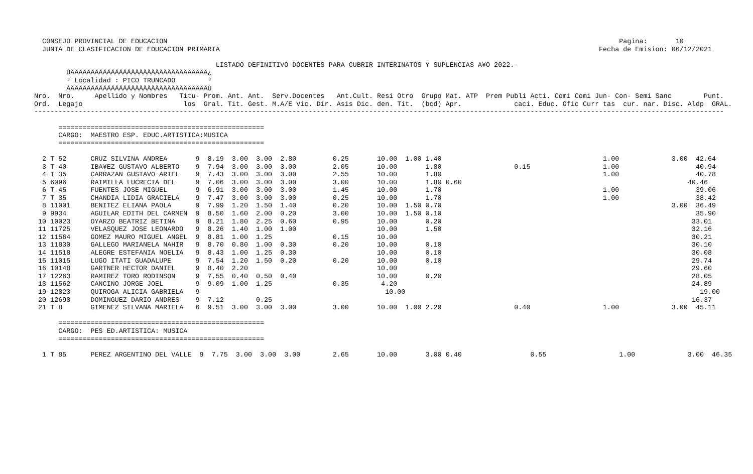CONSEJO PROVINCIAL DE EDUCACION                                                                                                                Pagina:       10
   JUNTA DE CLASIFICACION DE EDUCACION PRIMARIA                                                                                              Fecha de Emision: 06/12/2021

                                              LISTADO DEFINITIVO DOCENTES PARA CUBRIR INTERINATOS Y SUPLENCIAS A¥O 2022.-
         ÚÄÄÄÄÄÄÄÄÄÄÄÄÄÄÄÄÄÄÄÄÄÄÄÄÄÄÄÄÄÄÄÄÄÄ¿
         ³ Localidad : PICO TRUNCADO        ³
         ÀÄÄÄÄÄÄÄÄÄÄÄÄÄÄÄÄÄÄÄÄÄÄÄÄÄÄÄÄÄÄÄÄÄÄÙ
 Nro.  Nro.     Apellido y Nombres   Titu- Prom. Ant. Ant.  Serv.Docentes   Ant.Cult. Resi Otro  Grupo Mat. ATP  Prem Publi Acti. Comi Comi Jun- Con- Semi Sanc        Punt.
 Ord.  Legajo                         los  Gral. Tit. Gest. M.A/E Vic. Dir. Asis Dic. den. Tit.  (bcd) Apr.             caci. Educ. Ofic Curr tas  cur. nar. Disc. Aldp  GRAL.
 ---------------------------------------------------------------------------------------------------------------------------------------------------------------------------

       ===================================================
       CARGO:  MAESTRO ESP. EDUC.ARTISTICA:MUSICA
       ===================================================

   2 T 52      CRUZ SILVINA ANDREA       9  8.19  3.00  3.00  2.80         0.25       10.00  1.00 1.40                                        1.00             3.00  42.64
   3 T 40      IBA¥EZ GUSTAVO ALBERTO    9  7.94  3.00  3.00  3.00         2.05       10.00       1.80                  0.15                  1.00                   40.94
   4 T 35      CARRAZAN GUSTAVO ARIEL    9  7.43  3.00  3.00  3.00         2.55       10.00       1.80                                        1.00                   40.78
   5 6096      RAIMILLA LUCRECIA DEL     9  7.06  3.00  3.00  3.00         3.00       10.00       1.80 0.60                                                        40.46
   6 T 45      FUENTES JOSE MIGUEL       9  6.91  3.00  3.00  3.00         1.45       10.00       1.70                                        1.00                   39.06
   7 T 35      CHANDIA LIDIA GRACIELA    9  7.47  3.00  3.00  3.00         0.25       10.00       1.70                                        1.00                   38.42
   8 11001     BENITEZ ELIANA PAOLA      9  7.99  1.20  1.50  1.40         0.20       10.00  1.50 0.70                                                         3.00  36.49
   9 9934      AGUILAR EDITH DEL CARMEN  9  8.50  1.60  2.00  0.20         3.00       10.00  1.50 0.10                                                               35.90
  10 10023     OYARZO BEATRIZ BETINA     9  8.21  1.80  2.25  0.60         0.95       10.00       0.20                                                              33.01
  11 11725     VELASQUEZ JOSE LEONARDO   9  8.26  1.40  1.00  1.00                    10.00       1.50                                                              32.16
  12 11564     GOMEZ MAURO MIGUEL ANGEL  9  8.81  1.00  1.25               0.15       10.00                                                                         30.21
  13 11830     GALLEGO MARIANELA NAHIR   9  8.70  0.80  1.00  0.30         0.20       10.00       0.10                                                              30.10
  14 11518     ALEGRE ESTEFANIA NOELIA   9  8.43  1.00  1.25  0.30                    10.00       0.10                                                              30.08
  15 11015     LUGO ITATI GUADALUPE      9  7.54  1.20  1.50  0.20         0.20       10.00       0.10                                                              29.74
  16 10148     GARTNER HECTOR DANIEL     9  8.40  2.20                                10.00                                                                         29.60
  17 12263     RAMIREZ TORO RODINSON     9  7.55  0.40  0.50  0.40                    10.00       0.20                                                              28.05
  18 11562     CANCINO JORGE JOEL        9  9.09  1.00  1.25               0.35        4.20                                                                         24.89
  19 12823     QUIROGA ALICIA GABRIELA   9                                              10.00                                                                         19.00
  20 12698     DOMINGUEZ DARIO ANDRES    9  7.12        0.25                                                                                                        16.37
  21 T 8       GIMENEZ SILVANA MARIELA   6  9.51  3.00  3.00  3.00         3.00       10.00  1.00 2.20                  0.40                  1.00             3.00  45.11

       ===================================================
       CARGO:  PES ED.ARTISTICA: MUSICA
       ===================================================

   1 T 85      PEREZ ARGENTINO DEL VALLE  9  7.75  3.00  3.00  3.00        2.65       10.00       3.00 0.40                 0.55                  1.00             3.00  46.35